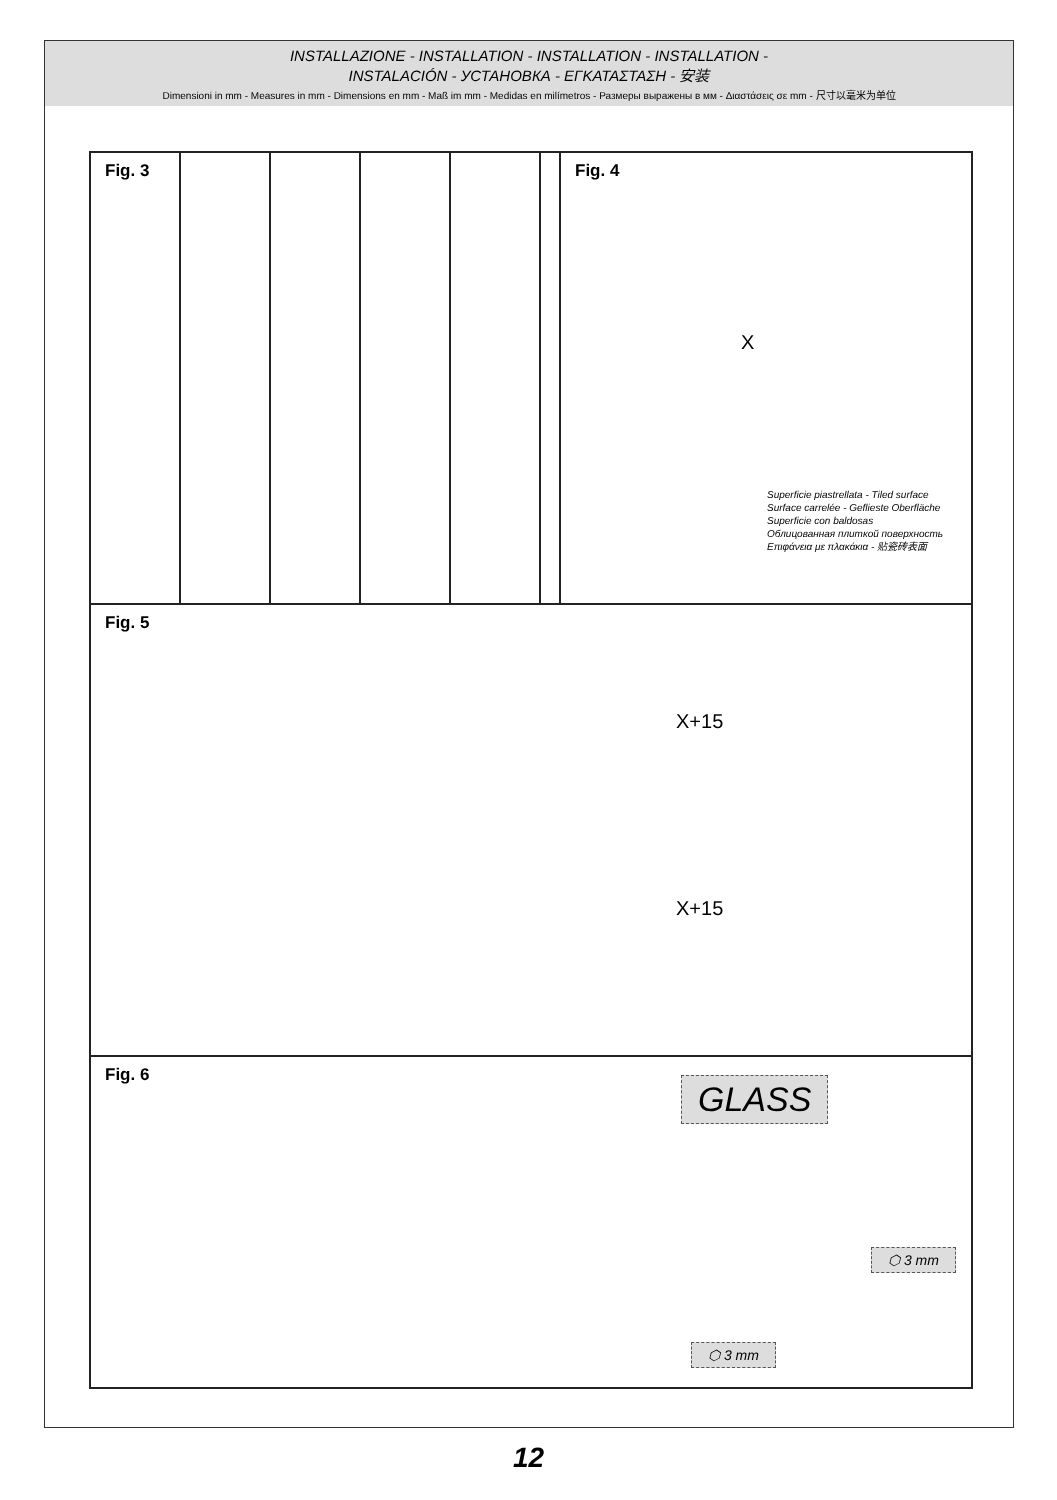INSTALLAZIONE - INSTALLATION - INSTALLATION - INSTALLATION -
INSTALACIÓN - УСТАНОВКА - ΕΓΚΑΤΑΣΤΑΣΗ - 安装
Dimensioni in mm - Measures in mm - Dimensions en mm - Maß im mm - Medidas en milímetros - Размеры выражены в мм - Διαστάσεις σε mm - 尺寸以毫米为单位
Fig. 3 Fig. 4
X
Superficie piastrellata - Tiled surface
Surface carrelée - Geflieste Oberfläche
Superficie con baldosas
Облицованная плиткой поверхность
Επιφάνεια με πλακάκια - 贴瓷砖表面
Fig. 5
X+15
X+15
Fig. 6
GLASS
⬡ 3 mm
⬡ 3 mm
12